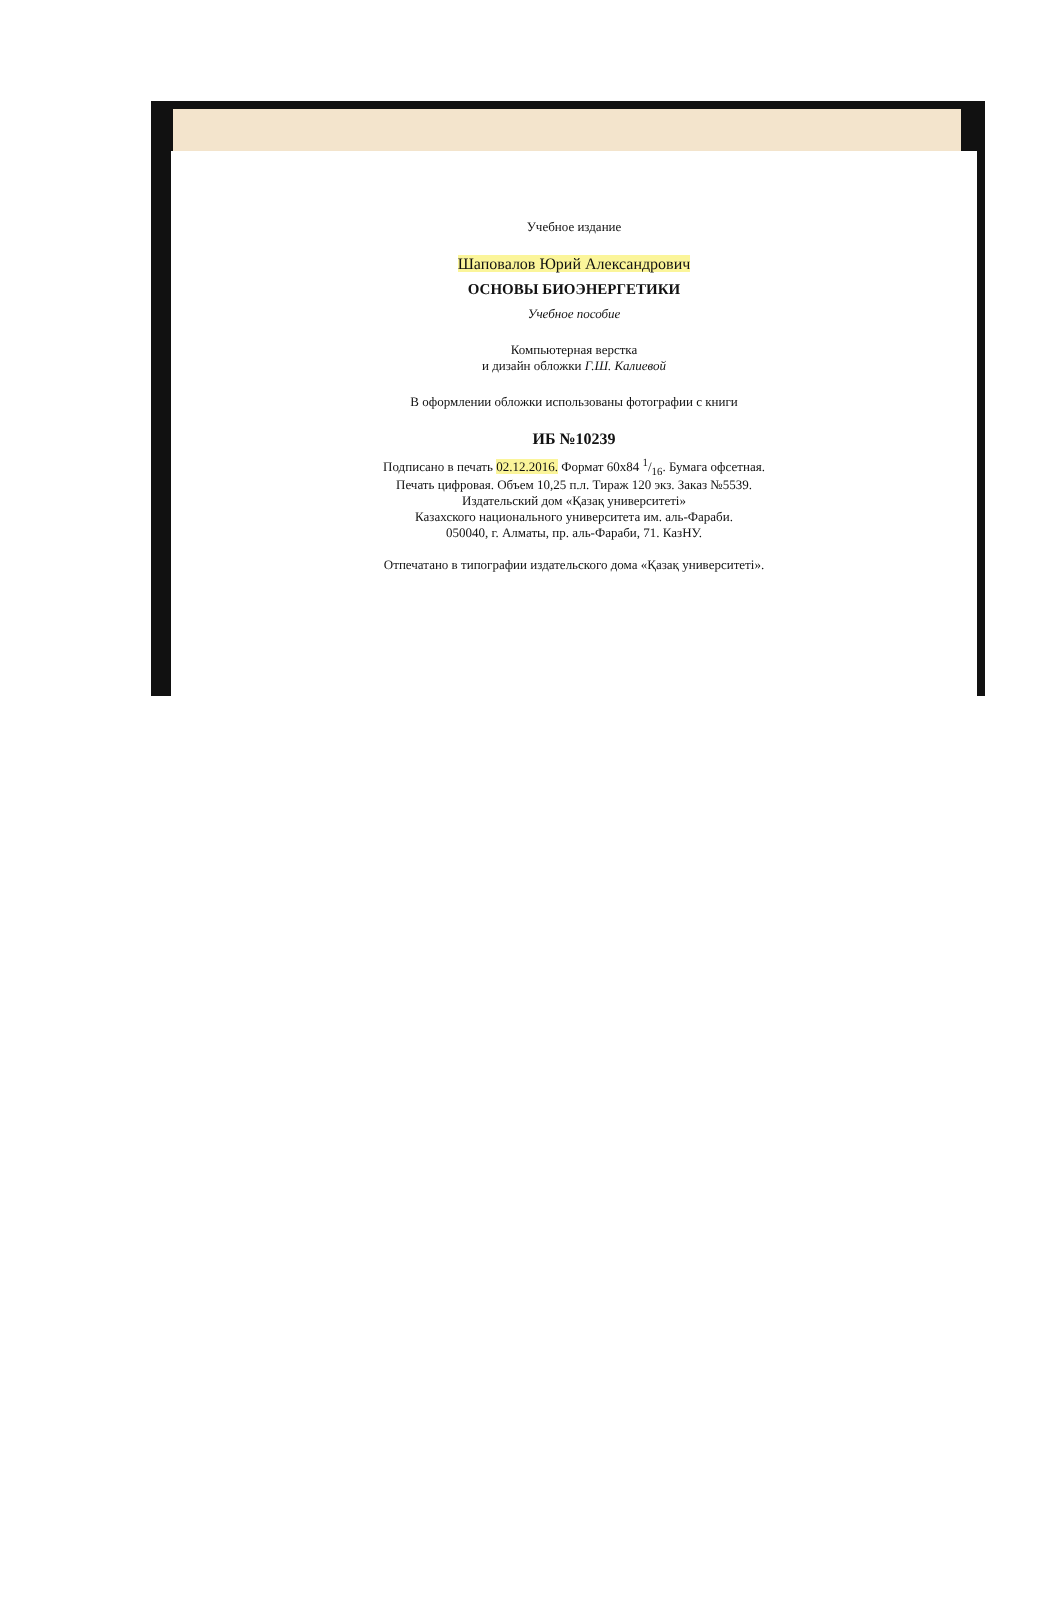Учебное издание
Шаповалов Юрий Александрович
ОСНОВЫ БИОЭНЕРГЕТИКИ
Учебное пособие
Компьютерная верстка
и дизайн обложки Г.Ш. Калиевой
В оформлении обложки использованы фотографии с книги
ИБ №10239
Подписано в печать 02.12.2016. Формат 60х84 1/16. Бумага офсетная.
Печать цифровая. Объем 10,25 п.л. Тираж 120 экз. Заказ №5539.
Издательский дом «Қазақ университеті»
Казахского национального университета им. аль-Фараби.
050040, г. Алматы, пр. аль-Фараби, 71. КазНУ.
Отпечатано в типографии издательского дома «Қазақ университеті».